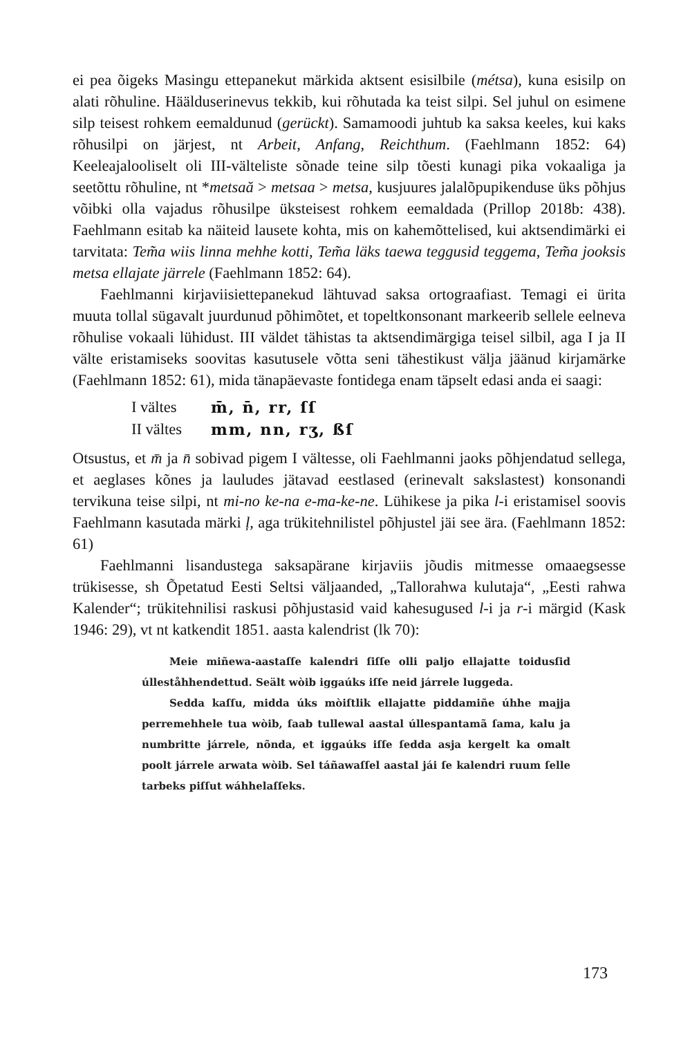ei pea õigeks Masingu ettepanekut märkida aktsent esisilbile (métsa), kuna esisilp on alati rõhuline. Häälduserinevus tekkib, kui rõhutada ka teist silpi. Sel juhul on esimene silp teisest rohkem eemaldunud (gerückt). Samamoodi juhtub ka saksa keeles, kui kaks rõhusilpi on järjest, nt Arbeit, Anfang, Reichthum. (Faehlmann 1852: 64) Keeleajalooliselt oli III-välteliste sõnade teine silp tõesti kunagi pika vokaaliga ja seetõttu rõhuline, nt *metsaă > metsaa > metsa, kusjuures jalalõpupikenduse üks põhjus võibki olla vajadus rõhusilpe üksteisest rohkem eemaldada (Prillop 2018b: 438). Faehlmann esitab ka näiteid lausete kohta, mis on kahemõttelised, kui aktsendimärki ei tarvitata: Tem̃a wiis linna mehhe kotti, Tem̃a läks taewa teggusid teggema, Tem̃a jooksis metsa ellajate järrele (Faehlmann 1852: 64).
Faehlmanni kirjaviisiettepanekud lähtuvad saksa ortograafiast. Temagi ei ürita muuta tollal sügavalt juurdunud põhimõtet, et topeltkonsonant markeerib sellele eelneva rõhulise vokaali lühidust. III väldet tähistas ta aktsendimärgiga teisel silbil, aga I ja II välte eristamiseks soovitas kasutusele võtta seni tähestikust välja jäänud kirjamärke (Faehlmann 1852: 61), mida tänapäevaste fontidega enam täpselt edasi anda ei saagi:
I vältes m̄, n̄, rr, ſſ II vältes mm, nn, rʒ, ßſ
Otsustus, et m̄ ja n̄ sobivad pigem I vältesse, oli Faehlmanni jaoks põhjendatud sellega, et aeglases kõnes ja lauludes jätavad eestlased (erinevalt sakslastest) konsonandi tervikuna teise silpi, nt mi-no ke-na e-ma-ke-ne. Lühikese ja pika l-i eristamisel soovis Faehlmann kasutada märki ļ, aga trükitehnilistel põhjustel jäi see ära. (Faehlmann 1852: 61)
Faehlmanni lisandustega saksapärane kirjaviis jõudis mitmesse omaaegsesse trükisesse, sh Õpetatud Eesti Seltsi väljaanded, „Tallorahwa kulutaja“, „Eesti rahwa Kalender“; trükitehnilisi raskusi põhjustasid vaid kahesugused l-i ja r-i märgid (Kask 1946: 29), vt nt katkendit 1851. aasta kalendrist (lk 70):
Meie miñewa-aastaſſe kalendri ſiſſe olli paljo ellajatte toidusſid úlleståhhendettud. Seält wòib iggaúks iſſe neid járrele luggeda.
Sedda kaſſu, midda úks mòiſtlik ellajatte piddamiñe úhhe majja perremehhele tua wòib, ſaab tullewal aastal úllespantamã ſama, kalu ja numbritte járrele, nõnda, et iggaúks iſſe ſedda asja kergelt ka omalt poolt járrele arwata wòib. Sel táñawaſſel aastal jái ſe kalendri ruum ſelle tarbeks piſſut wáhhelaſſeks.
173